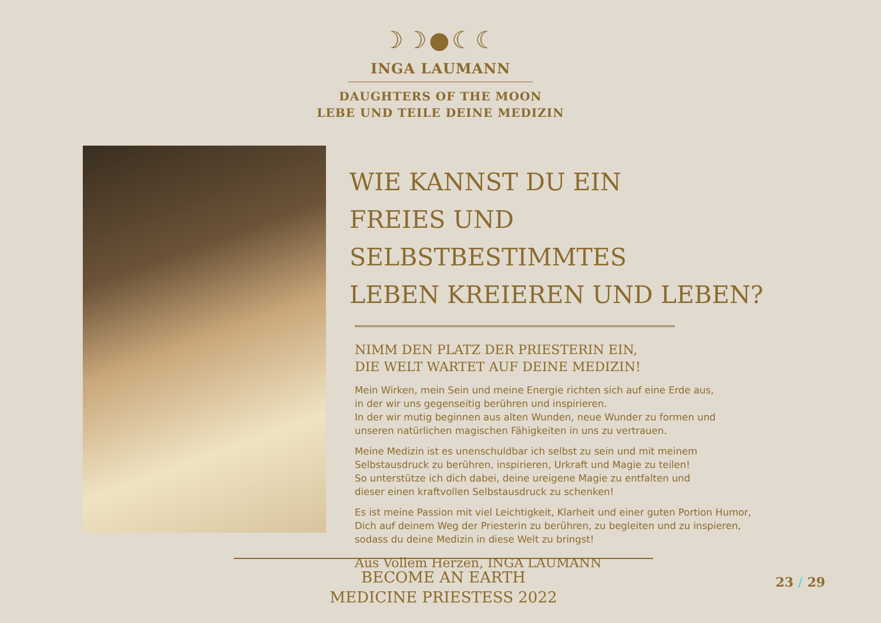☽☽●☾☾
INGA LAUMANN
DAUGHTERS OF THE MOON
LEBE UND TEILE DEINE MEDIZIN
WIE KANNST DU EIN
FREIES UND SELBSTBESTIMMTES
LEBEN KREIEREN UND LEBEN?
NIMM DEN PLATZ DER PRIESTERIN EIN,
DIE WELT WARTET AUF DEINE MEDIZIN!
Mein Wirken, mein Sein und meine Energie richten sich auf eine Erde aus,
in der wir uns gegenseitig berühren und inspirieren.
In der wir mutig beginnen aus alten Wunden, neue Wunder zu formen und
unseren natürlichen magischen Fähigkeiten in uns zu vertrauen.
Meine Medizin ist es unenschuldbar ich selbst zu sein und mit meinem
Selbstausdruck zu berühren, inspirieren, Urkraft und Magie zu teilen!
So unterstütze ich dich dabei, deine ureigene Magie zu entfalten und
dieser einen kraftvollen Selbstausdruck zu schenken!
Es ist meine Passion mit viel Leichtigkeit, Klarheit und einer guten Portion Humor,
Dich auf deinem Weg der Priesterin zu berühren, zu begleiten und zu inspieren,
sodass du deine Medizin in diese Welt zu bringst!
Aus Vollem Herzen, INGA LAUMANN
BECOME AN EARTH
MEDICINE PRIESTESS 2022
23 / 29